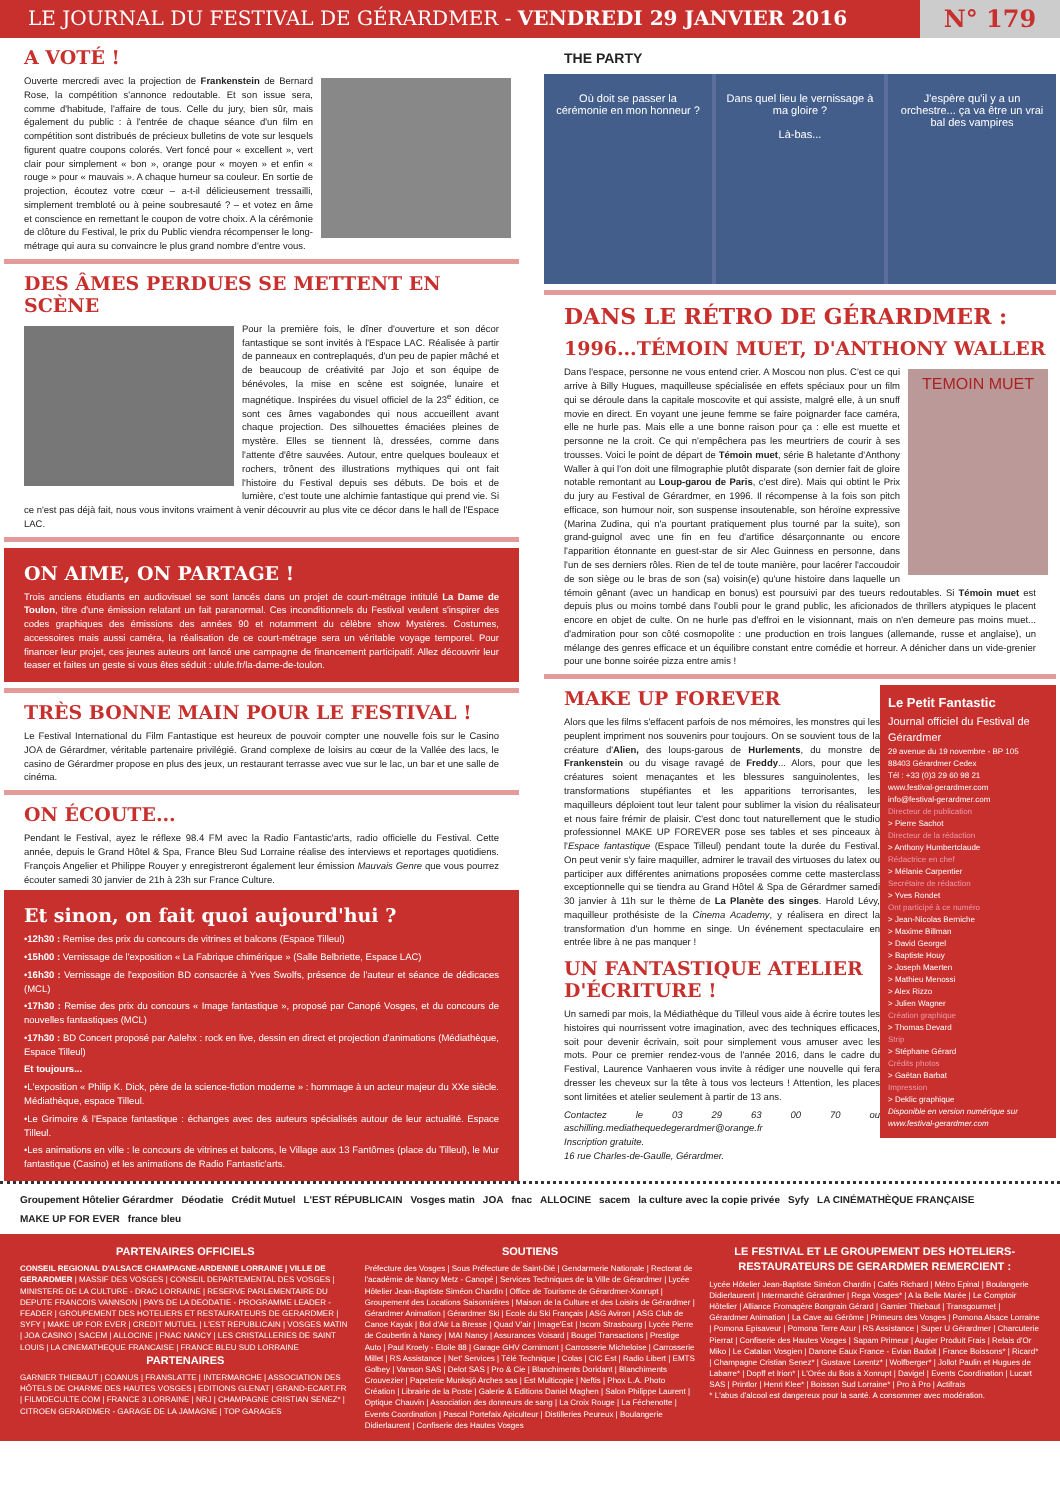LE JOURNAL DU FESTIVAL DE GÉRARDMER - VENDREDI 29 JANVIER 2016
N° 179
A VOTÉ !
Ouverte mercredi avec la projection de Frankenstein de Bernard Rose, la compétition s'annonce redoutable. Et son issue sera, comme d'habitude, l'affaire de tous. Celle du jury, bien sûr, mais également du public : à l'entrée de chaque séance d'un film en compétition sont distribués de précieux bulletins de vote sur lesquels figurent quatre coupons colorés. Vert foncé pour « excellent », vert clair pour simplement « bon », orange pour « moyen » et enfin « rouge » pour « mauvais ». A chaque humeur sa couleur. En sortie de projection, écoutez votre cœur – a-t-il délicieusement tressailli, simplement trembloté ou à peine soubresauté ? – et votez en âme et conscience en remettant le coupon de votre choix. A la cérémonie de clôture du Festival, le prix du Public viendra récompenser le long-métrage qui aura su convaincre le plus grand nombre d'entre vous.
DES ÂMES PERDUES SE METTENT EN SCÈNE
Pour la première fois, le dîner d'ouverture et son décor fantastique se sont invités à l'Espace LAC. Réalisée à partir de panneaux en contreplaqués, d'un peu de papier mâché et de beaucoup de créativité par Jojo et son équipe de bénévoles, la mise en scène est soignée, lunaire et magnétique. Inspirées du visuel officiel de la 23<sup>e</sup> édition, ce sont ces âmes vagabondes qui nous accueillent avant chaque projection. Des silhouettes émaciées pleines de mystère. Elles se tiennent là, dressées, comme dans l'attente d'être sauvées. Autour, entre quelques bouleaux et rochers, trônent des illustrations mythiques qui ont fait l'histoire du Festival depuis ses débuts. De bois et de lumière, c'est toute une alchimie fantastique qui prend vie. Si ce n'est pas déjà fait, nous vous invitons vraiment à venir découvrir au plus vite ce décor dans le hall de l'Espace LAC.
ON AIME, ON PARTAGE !
Trois anciens étudiants en audiovisuel se sont lancés dans un projet de court-métrage intitulé La Dame de Toulon, titre d'une émission relatant un fait paranormal. Ces inconditionnels du Festival veulent s'inspirer des codes graphiques des émissions des années 90 et notamment du célèbre show Mystères. Costumes, accessoires mais aussi caméra, la réalisation de ce court-métrage sera un véritable voyage temporel. Pour financer leur projet, ces jeunes auteurs ont lancé une campagne de financement participatif. Allez découvrir leur teaser et faites un geste si vous êtes séduit : ulule.fr/la-dame-de-toulon.
TRÈS BONNE MAIN POUR LE FESTIVAL !
Le Festival International du Film Fantastique est heureux de pouvoir compter une nouvelle fois sur le Casino JOA de Gérardmer, véritable partenaire privilégié. Grand complexe de loisirs au cœur de la Vallée des lacs, le casino de Gérardmer propose en plus des jeux, un restaurant terrasse avec vue sur le lac, un bar et une salle de cinéma.
ON ÉCOUTE...
Pendant le Festival, ayez le réflexe 98.4 FM avec la Radio Fantastic'arts, radio officielle du Festival. Cette année, depuis le Grand Hôtel & Spa, France Bleu Sud Lorraine réalise des interviews et reportages quotidiens. François Angelier et Philippe Rouyer y enregistreront également leur émission Mauvais Genre que vous pourrez écouter samedi 30 janvier de 21h à 23h sur France Culture.
Et sinon, on fait quoi aujourd'hui ?
•12h30 : Remise des prix du concours de vitrines et balcons (Espace Tilleul)
•15h00 : Vernissage de l'exposition « La Fabrique chimérique » (Salle Belbriette, Espace LAC)
•16h30 : Vernissage de l'exposition BD consacrée à Yves Swolfs, présence de l'auteur et séance de dédicaces (MCL)
•17h30 : Remise des prix du concours « Image fantastique », proposé par Canopé Vosges, et du concours de nouvelles fantastiques (MCL)
•17h30 : BD Concert proposé par Aalehx : rock en live, dessin en direct et projection d'animations (Médiathèque, Espace Tilleul)
Et toujours...
•L'exposition « Philip K. Dick, père de la science-fiction moderne » : hommage à un acteur majeur du XXe siècle. Médiathèque, espace Tilleul.
•Le Grimoire & l'Espace fantastique : échanges avec des auteurs spécialisés autour de leur actualité. Espace Tilleul.
•Les animations en ville : le concours de vitrines et balcons, le Village aux 13 Fantômes (place du Tilleul), le Mur fantastique (Casino) et les animations de Radio Fantastic'arts.
THE PARTY
Où doit se passer la cérémonie en mon honneur ?
Dans quel lieu le vernissage à ma gloire ?
Là-bas...
J'espère qu'il y a un orchestre... ça va être un vrai bal des vampires
DANS LE RÉTRO DE GÉRARDMER :
1996...TÉMOIN MUET, D'ANTHONY WALLER
TEMOIN MUET
Dans l'espace, personne ne vous entend crier. A Moscou non plus. C'est ce qui arrive à Billy Hugues, maquilleuse spécialisée en effets spéciaux pour un film qui se déroule dans la capitale moscovite et qui assiste, malgré elle, à un snuff movie en direct. En voyant une jeune femme se faire poignarder face caméra, elle ne hurle pas. Mais elle a une bonne raison pour ça : elle est muette et personne ne la croit. Ce qui n'empêchera pas les meurtriers de courir à ses trousses. Voici le point de départ de Témoin muet, série B haletante d'Anthony Waller à qui l'on doit une filmographie plutôt disparate (son dernier fait de gloire notable remontant au Loup-garou de Paris, c'est dire). Mais qui obtint le Prix du jury au Festival de Gérardmer, en 1996. Il récompense à la fois son pitch efficace, son humour noir, son suspense insoutenable, son héroïne expressive (Marina Zudina, qui n'a pourtant pratiquement plus tourné par la suite), son grand-guignol avec une fin en feu d'artifice désarçonnante ou encore l'apparition étonnante en guest-star de sir Alec Guinness en personne, dans l'un de ses derniers rôles. Rien de tel de toute manière, pour lacérer l'accoudoir de son siège ou le bras de son (sa) voisin(e) qu'une histoire dans laquelle un témoin gênant (avec un handicap en bonus) est poursuivi par des tueurs redoutables. Si Témoin muet est depuis plus ou moins tombé dans l'oubli pour le grand public, les aficionados de thrillers atypiques le placent encore en objet de culte. On ne hurle pas d'effroi en le visionnant, mais on n'en demeure pas moins muet... d'admiration pour son côté cosmopolite : une production en trois langues (allemande, russe et anglaise), un mélange des genres efficace et un équilibre constant entre comédie et horreur. A dénicher dans un vide-grenier pour une bonne soirée pizza entre amis !
Le Petit Fantastic
Journal officiel du Festival de Gérardmer
29 avenue du 19 novembre - BP 105
88403 Gérardmer Cedex
Tél : +33 (0)3 29 60 98 21
www.festival-gerardmer.com
info@festival-gerardmer.com
Directeur de publication
> Pierre Sachot
Directeur de la rédaction
> Anthony Humbertclaude
Rédactrice en chef
> Mélanie Carpentier
Secrétaire de rédaction
> Yves Rondet
Ont participé à ce numéro
> Jean-Nicolas Berniche
> Maxime Billman
> David Georgel
> Baptiste Houy
> Joseph Maerten
> Mathieu Menossi
> Alex Rizzo
> Julien Wagner
Création graphique
> Thomas Devard
Strip
> Stéphane Gérard
Crédits photos
> Gaëtan Barbat
Impression
> Deklic graphique
Disponible en version numérique sur www.festival-gerardmer.com
MAKE UP FOREVER
Alors que les films s'effacent parfois de nos mémoires, les monstres qui les peuplent impriment nos souvenirs pour toujours. On se souvient tous de la créature d'Alien, des loups-garous de Hurlements, du monstre de Frankenstein ou du visage ravagé de Freddy... Alors, pour que les créatures soient menaçantes et les blessures sanguinolentes, les transformations stupéfiantes et les apparitions terrorisantes, les maquilleurs déploient tout leur talent pour sublimer la vision du réalisateur et nous faire frémir de plaisir. C'est donc tout naturellement que le studio professionnel MAKE UP FOREVER pose ses tables et ses pinceaux à l'Espace fantastique (Espace Tilleul) pendant toute la durée du Festival. On peut venir s'y faire maquiller, admirer le travail des virtuoses du latex ou participer aux différentes animations proposées comme cette masterclass exceptionnelle qui se tiendra au Grand Hôtel & Spa de Gérardmer samedi 30 janvier à 11h sur le thème de La Planète des singes. Harold Lévy, maquilleur prothésiste de la Cinema Academy, y réalisera en direct la transformation d'un homme en singe. Un événement spectaculaire en entrée libre à ne pas manquer !
UN FANTASTIQUE ATELIER D'ÉCRITURE !
Un samedi par mois, la Médiathèque du Tilleul vous aide à écrire toutes les histoires qui nourrissent votre imagination, avec des techniques efficaces, soit pour devenir écrivain, soit pour simplement vous amuser avec les mots. Pour ce premier rendez-vous de l'année 2016, dans le cadre du Festival, Laurence Vanhaeren vous invite à rédiger une nouvelle qui fera dresser les cheveux sur la tête à tous vos lecteurs ! Attention, les places sont limitées et atelier seulement à partir de 13 ans.
Contactez le 03 29 63 00 70 ou aschilling.mediathequedegerardmer@orange.fr
Inscription gratuite.
16 rue Charles-de-Gaulle, Gérardmer.
Groupement Hôtelier Gérardmer Déodatie Crédit Mutuel L'EST RÉPUBLICAIN Vosges matin JOA fnac ALLOCINE sacem la culture avec la copie privée Syfy LA CINÉMATHÈQUE FRANÇAISE MAKE UP FOR EVER france bleu
PARTENAIRES OFFICIELS
CONSEIL REGIONAL D'ALSACE CHAMPAGNE-ARDENNE LORRAINE | VILLE DE GERARDMER | MASSIF DES VOSGES | CONSEIL DEPARTEMENTAL DES VOSGES | MINISTERE DE LA CULTURE - DRAC LORRAINE | RESERVE PARLEMENTAIRE DU DEPUTE FRANCOIS VANNSON | PAYS DE LA DEODATIE - PROGRAMME LEADER - FEADER | GROUPEMENT DES HOTELIERS ET RESTAURATEURS DE GERARDMER | SYFY | MAKE UP FOR EVER | CREDIT MUTUEL | L'EST REPUBLICAIN | VOSGES MATIN | JOA CASINO | SACEM | ALLOCINE | FNAC NANCY | LES CRISTALLERIES DE SAINT LOUIS | LA CINEMATHEQUE FRANCAISE | FRANCE BLEU SUD LORRAINE
PARTENAIRES
GARNIER THIEBAUT | COANUS | FRANSLATTE | INTERMARCHE | ASSOCIATION DES HÔTELS DE CHARME DES HAUTES VOSGES | EDITIONS GLENAT | GRAND-ECART.FR | FILMDECULTE.COM | FRANCE 3 LORRAINE | NRJ | CHAMPAGNE CRISTIAN SENEZ* | CITROEN GERARDMER - GARAGE DE LA JAMAGNE | TOP GARAGES
SOUTIENS
Préfecture des Vosges | Sous Préfecture de Saint-Dié | Gendarmerie Nationale | Rectorat de l'académie de Nancy Metz - Canopé | Services Techniques de la Ville de Gérardmer | Lycée Hôtelier Jean-Baptiste Siméon Chardin | Office de Tourisme de Gérardmer-Xonrupt | Groupement des Locations Saisonnières | Maison de la Culture et des Loisirs de Gérardmer | Gérardmer Animation | Gérardmer Ski | Ecole du Ski Français | ASG Aviron | ASG Club de Canoe Kayak | Bol d'Air La Bresse | Quad V'air | Image'Est | Iscom Strasbourg | Lycée Pierre de Coubertin à Nancy | MAI Nancy | Assurances Voisard | Bougel Transactions | Prestige Auto | Paul Kroely - Etoile 88 | Garage GHV Cornimont | Carrosserie Micheloise | Carrosserie Millet | RS Assistance | Net' Services | Télé Technique | Colas | CIC Est | Radio Libert | EMTS Golbey | Vanson SAS | Delot SAS | Pro & Cie | Blanchiments Doridant | Blanchiments Crouvezier | Papeterie Munksjö Arches sas | Est Multicopie | Neftis | Phox L.A. Photo Création | Librairie de la Poste | Galerie & Editions Daniel Maghen | Salon Philippe Laurent | Optique Chauvin | Association des donneurs de sang | La Croix Rouge | La Féchenotte | Events Coordination | Pascal Portefaix Apiculteur | Distilleries Peureux | Boulangerie Didierlaurent | Confiserie des Hautes Vosges
LE FESTIVAL ET LE GROUPEMENT DES HOTELIERS-RESTAURATEURS DE GERARDMER REMERCIENT :
Lycée Hôtelier Jean-Baptiste Siméon Chardin | Cafés Richard | Métro Epinal | Boulangerie Didierlaurent | Intermarché Gérardmer | Rega Vosges* | A la Belle Marée | Le Comptoir Hôtelier | Alliance Fromagère Bongrain Gérard | Garnier Thiebaut | Transgourmet | Gérardmer Animation | La Cave au Gérôme | Primeurs des Vosges | Pomona Alsace Lorraine | Pomona Episaveur | Pomona Terre Azur | RS Assistance | Super U Gérardmer | Charcuterie Pierrat | Confiserie des Hautes Vosges | Sapam Primeur | Augier Produit Frais | Relais d'Or Miko | Le Catalan Vosgien | Danone Eaux France - Evian Badoit | France Boissons* | Ricard* | Champagne Cristian Senez* | Gustave Lorentz* | Wolfberger* | Jollot Paulin et Hugues de Labarre* | Dopff et Irion* | L'Orée du Bois à Xonrupt | Davigel | Events Coordination | Lucart SAS | Printlor | Henri Klee* | Boisson Sud Lorraine* | Pro à Pro | Actifrais
* L'abus d'alcool est dangereux pour la santé. A consommer avec modération.